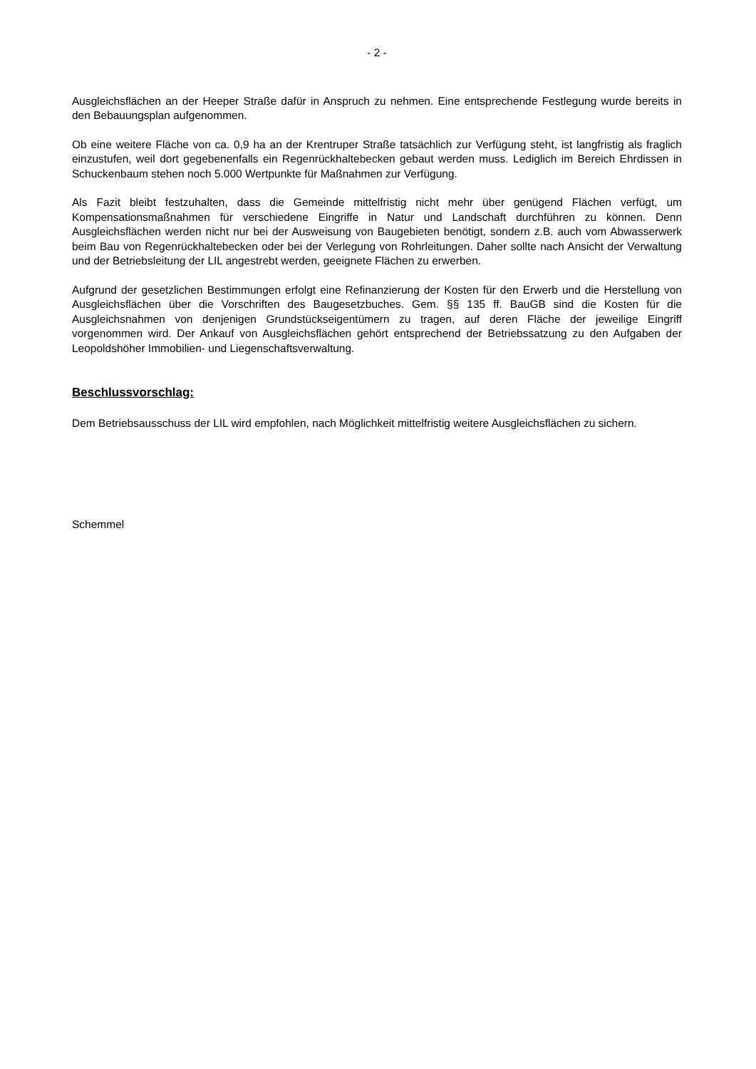- 2 -
Ausgleichsflächen an der Heeper Straße dafür in Anspruch zu nehmen. Eine entsprechende Festlegung wurde bereits in den Bebauungsplan aufgenommen.
Ob eine weitere Fläche von ca. 0,9 ha an der Krentruper Straße tatsächlich zur Verfügung steht, ist langfristig als fraglich einzustufen, weil dort gegebenenfalls ein Regenrückhaltebecken gebaut werden muss. Lediglich im Bereich Ehrdissen in Schuckenbaum stehen noch 5.000 Wertpunkte für Maßnahmen zur Verfügung.
Als Fazit bleibt festzuhalten, dass die Gemeinde mittelfristig nicht mehr über genügend Flächen verfügt, um Kompensationsmaßnahmen für verschiedene Eingriffe in Natur und Landschaft durchführen zu können. Denn Ausgleichsflächen werden nicht nur bei der Ausweisung von Baugebieten benötigt, sondern z.B. auch vom Abwasserwerk beim Bau von Regenrückhaltebecken oder bei der Verlegung von Rohrleitungen. Daher sollte nach Ansicht der Verwaltung und der Betriebsleitung der LIL angestrebt werden, geeignete Flächen zu erwerben.
Aufgrund der gesetzlichen Bestimmungen erfolgt eine Refinanzierung der Kosten für den Erwerb und die Herstellung von Ausgleichsflächen über die Vorschriften des Baugesetzbuches. Gem. §§ 135 ff. BauGB sind die Kosten für die Ausgleichsnahmen von denjenigen Grundstückseigentümern zu tragen, auf deren Fläche der jeweilige Eingriff vorgenommen wird. Der Ankauf von Ausgleichsflächen gehört entsprechend der Betriebssatzung zu den Aufgaben der Leopoldshöher Immobilien- und Liegenschaftsverwaltung.
Beschlussvorschlag:
Dem Betriebsausschuss der LIL wird empfohlen, nach Möglichkeit mittelfristig weitere Ausgleichsflächen zu sichern.
Schemmel